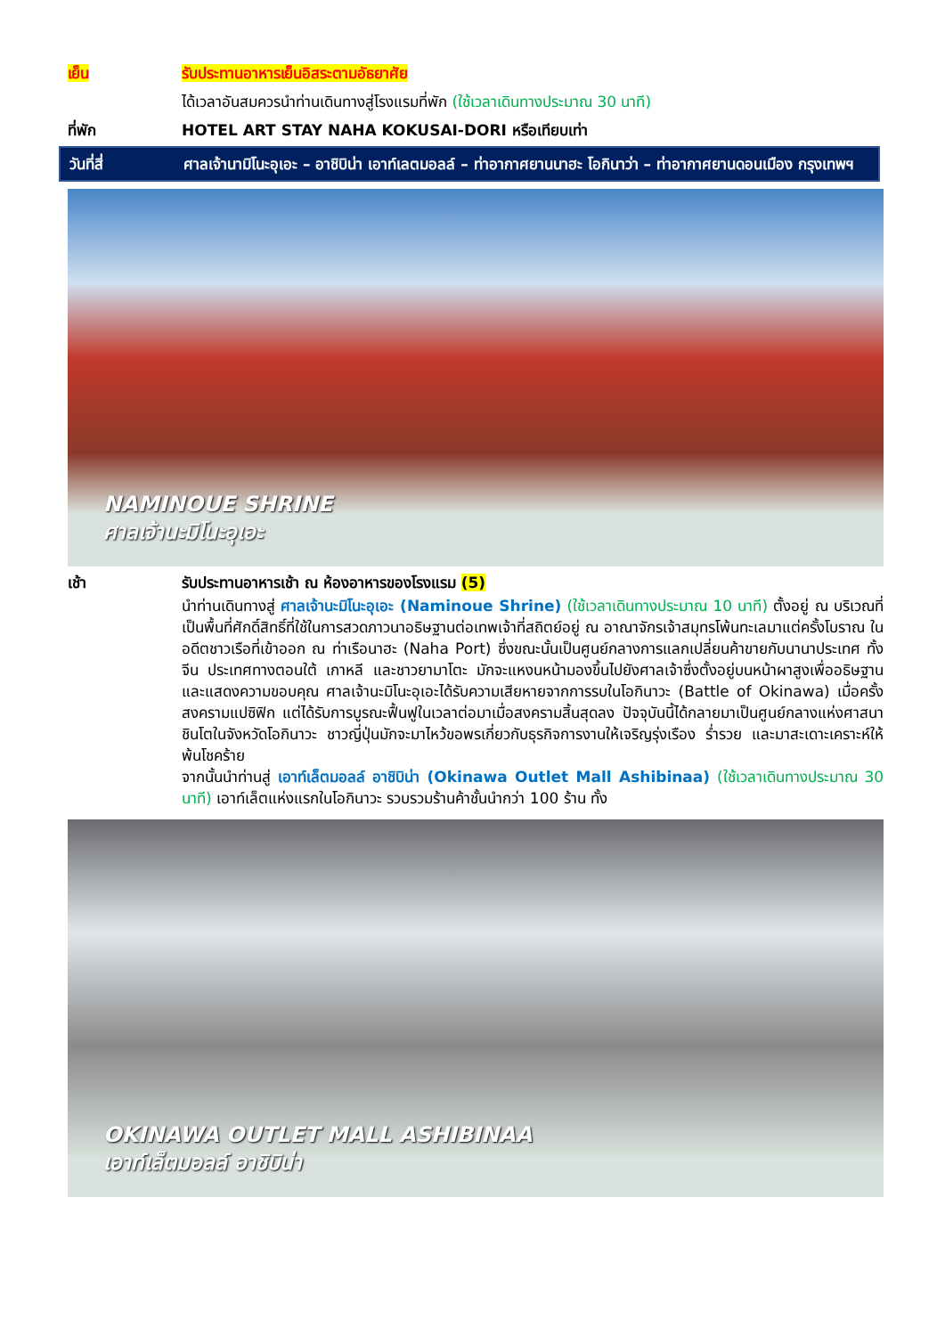เย็น รับประทานอาหารเย็นอิสระตามอัธยาศัย
ได้เวลาอันสมควรนำท่านเดินทางสู่โรงแรมที่พัก (ใช้เวลาเดินทางประมาณ 30 นาที)
ที่พัก HOTEL ART STAY NAHA KOKUSAI-DORI หรือเทียบเท่า
วันที่สี่ ศาลเจ้านามิโนะอุเอะ – อาชิบิน่า เอาท์เลตมอลล์ – ท่าอากาศยานนาฮะ โอกินาว่า – ท่าอากาศยานดอนเมือง กรุงเทพฯ
NAMINOUE SHRINE
ศาลเจ้านะมิโนะอุเอะ
เช้า รับประทานอาหารเช้า ณ ห้องอาหารของโรงแรม (5)
นำท่านเดินทางสู่ ศาลเจ้านะมิโนะอุเอะ (Naminoue Shrine) (ใช้เวลาเดินทางประมาณ 10 นาที) ตั้งอยู่ ณ บริเวณที่เป็นพื้นที่ศักดิ์สิทธิ์ที่ใช้ในการสวดภาวนาอธิษฐานต่อเทพเจ้าที่สถิตย์อยู่ ณ อาณาจักรเจ้าสมุทรโพ้นทะเลมาแต่ครั้งโบราณ ในอดีตชาวเรือที่เข้าออก ณ ท่าเรือนาฮะ (Naha Port) ซึ่งขณะนั้นเป็นศูนย์กลางการแลกเปลี่ยนค้าขายกับนานาประเทศ ทั้งจีน ประเทศทางตอนใต้ เกาหลี และชาวยามาโตะ มักจะแหงนหน้ามองขึ้นไปยังศาลเจ้าซึ่งตั้งอยู่บนหน้าผาสูงเพื่ออธิษฐานและแสดงความขอบคุณ ศาลเจ้านะมิโนะอุเอะได้รับความเสียหายจากการรบในโอกินาวะ (Battle of Okinawa) เมื่อครั้งสงครามแปซิฟิก แต่ได้รับการบูรณะฟื้นฟูในเวลาต่อมาเมื่อสงครามสิ้นสุดลง ปัจจุบันนี้ได้กลายมาเป็นศูนย์กลางแห่งศาสนาชินโตในจังหวัดโอกินาวะ ชาวญี่ปุ่นมักจะมาไหว้ขอพรเกี่ยวกับธุรกิจการงานให้เจริญรุ่งเรือง ร่ำรวย และมาสะเดาะเคราะห์ให้พ้นโชคร้าย
จากนั้นนำท่านสู่ เอาท์เล็ตมอลล์ อาชิบิน่า (Okinawa Outlet Mall Ashibinaa) (ใช้เวลาเดินทางประมาณ 30 นาที) เอาท์เล็ตแห่งแรกในโอกินาวะ รวบรวมร้านค้าชั้นนำกว่า 100 ร้าน ทั้ง
OKINAWA OUTLET MALL ASHIBINAA
เอาท์เล็ตมอลล์ อาชิบิน่า